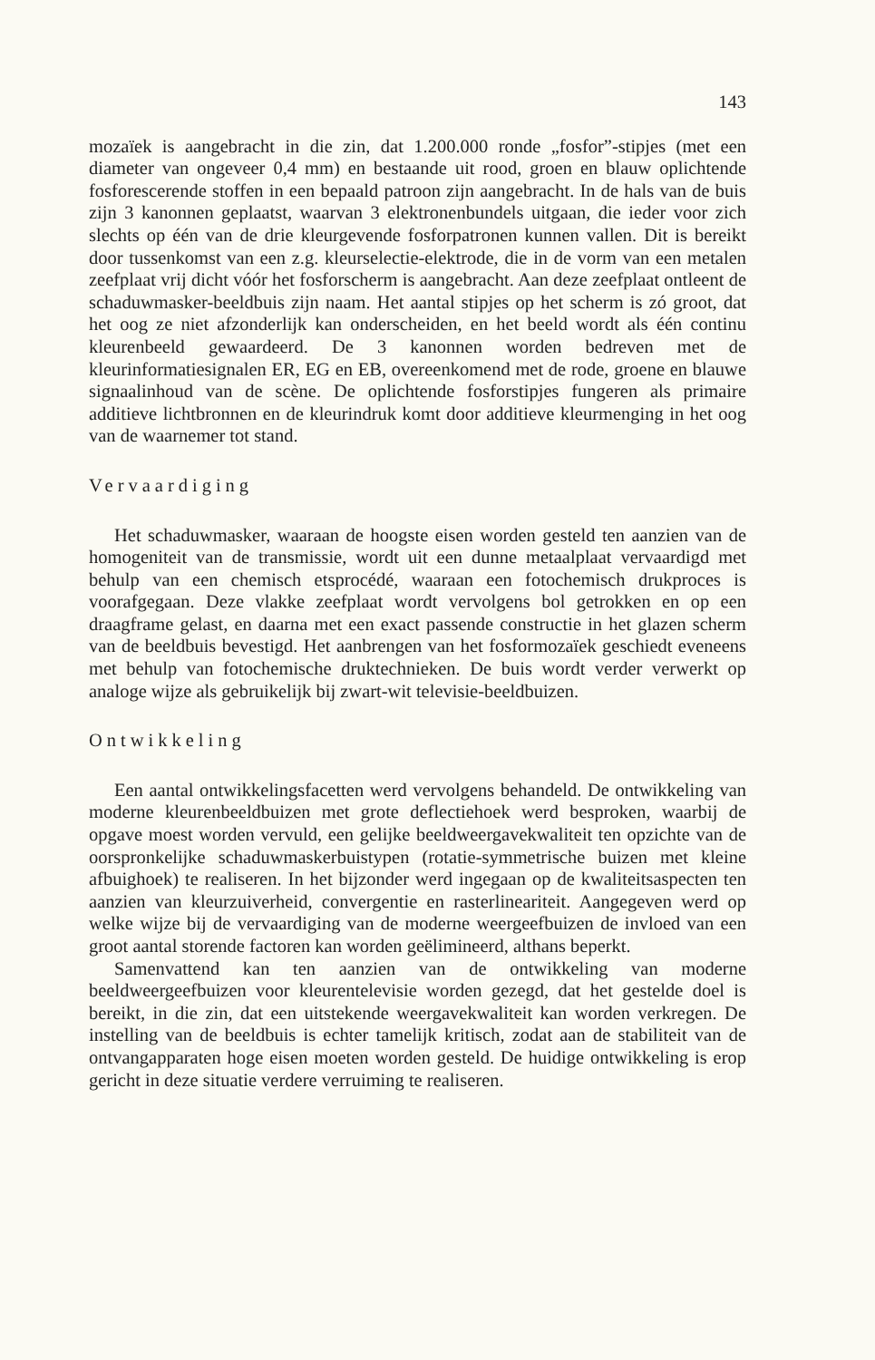143
mozaïek is aangebracht in die zin, dat 1.200.000 ronde „fosfor”-stipjes (met een diameter van ongeveer 0,4 mm) en bestaande uit rood, groen en blauw oplichtende fosforescerende stoffen in een bepaald patroon zijn aangebracht. In de hals van de buis zijn 3 kanonnen geplaatst, waarvan 3 elektronenbundels uitgaan, die ieder voor zich slechts op één van de drie kleurgevende fosforpatronen kunnen vallen. Dit is bereikt door tussenkomst van een z.g. kleurselectie-elektrode, die in de vorm van een metalen zeefplaat vrij dicht vóór het fosforscherm is aangebracht. Aan deze zeefplaat ontleent de schaduwmasker-beeldbuis zijn naam. Het aantal stipjes op het scherm is zó groot, dat het oog ze niet afzonderlijk kan onderscheiden, en het beeld wordt als één continu kleurenbeeld gewaardeerd. De 3 kanonnen worden bedreven met de kleurinformatiesignalen ER, EG en EB, overeenkomend met de rode, groene en blauwe signaalinhoud van de scène. De oplichtende fosforstipjes fungeren als primaire additieve lichtbronnen en de kleurindruk komt door additieve kleurmenging in het oog van de waarnemer tot stand.
Vervaardiging
Het schaduwmasker, waaraan de hoogste eisen worden gesteld ten aanzien van de homogeniteit van de transmissie, wordt uit een dunne metaalplaat vervaardigd met behulp van een chemisch etsprocédé, waaraan een fotochemisch drukproces is voorafgegaan. Deze vlakke zeefplaat wordt vervolgens bol getrokken en op een draagframe gelast, en daarna met een exact passende constructie in het glazen scherm van de beeldbuis bevestigd. Het aanbrengen van het fosformozaïek geschiedt eveneens met behulp van fotochemische druktechnieken. De buis wordt verder verwerkt op analoge wijze als gebruikelijk bij zwart-wit televisie-beeldbuizen.
Ontwikkeling
Een aantal ontwikkelingsfacetten werd vervolgens behandeld. De ontwikkeling van moderne kleurenbeeldbuizen met grote deflectiehoek werd besproken, waarbij de opgave moest worden vervuld, een gelijke beeldweergavekwaliteit ten opzichte van de oorspronkelijke schaduwmaskerbuistypen (rotatie-symmetrische buizen met kleine afbuighoek) te realiseren. In het bijzonder werd ingegaan op de kwaliteitsaspecten ten aanzien van kleurzuiverheid, convergentie en rasterlineariteit. Aangegeven werd op welke wijze bij de vervaardiging van de moderne weergeefbuizen de invloed van een groot aantal storende factoren kan worden geëlimineerd, althans beperkt.
Samenvattend kan ten aanzien van de ontwikkeling van moderne beeldweergeefbuizen voor kleurentelevisie worden gezegd, dat het gestelde doel is bereikt, in die zin, dat een uitstekende weergavekwaliteit kan worden verkregen. De instelling van de beeldbuis is echter tamelijk kritisch, zodat aan de stabiliteit van de ontvangapparaten hoge eisen moeten worden gesteld. De huidige ontwikkeling is erop gericht in deze situatie verdere verruiming te realiseren.